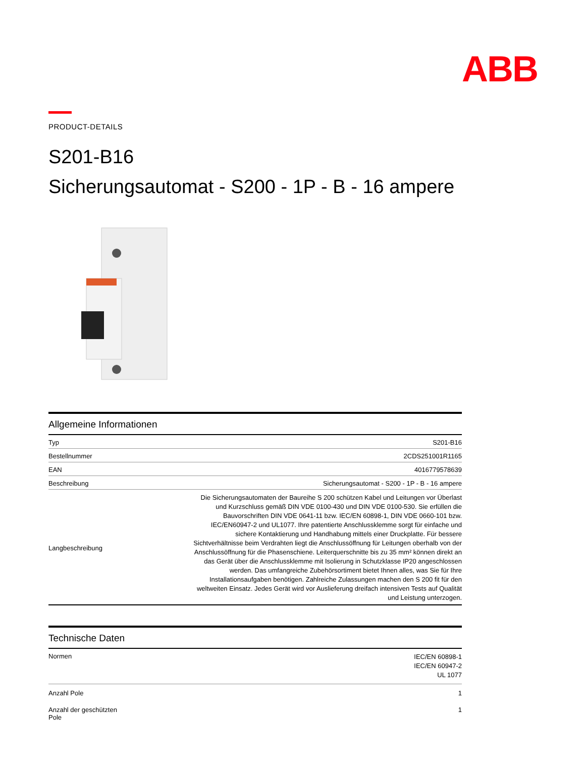ABB
PRODUCT-DETAILS
S201-B16
Sicherungsautomat - S200 - 1P - B - 16 ampere
Allgemeine Informationen
| Typ | S201-B16 |
| Bestellnummer | 2CDS251001R1165 |
| EAN | 4016779578639 |
| Beschreibung | Sicherungsautomat - S200 - 1P - B - 16 ampere |
| Langbeschreibung | Die Sicherungsautomaten der Baureihe S 200 schützen Kabel und Leitungen vor Überlast und Kurzschluss gemäß DIN VDE 0100-430 und DIN VDE 0100-530. Sie erfüllen die Bauvorschriften DIN VDE 0641-11 bzw. IEC/EN 60898-1, DIN VDE 0660-101 bzw. IEC/EN60947-2 und UL1077. Ihre patentierte Anschlussklemme sorgt für einfache und sichere Kontaktierung und Handhabung mittels einer Druckplatte. Für bessere Sichtverhältnisse beim Verdrahten liegt die Anschlussöffnung für Leitungen oberhalb von der Anschlussöffnung für die Phasenschiene. Leiterquerschnitte bis zu 35 mm² können direkt an das Gerät über die Anschlussklemme mit Isolierung in Schutzklasse IP20 angeschlossen werden. Das umfangreiche Zubehörsortiment bietet Ihnen alles, was Sie für Ihre Installationsaufgaben benötigen. Zahlreiche Zulassungen machen den S 200 fit für den weltweiten Einsatz. Jedes Gerät wird vor Auslieferung dreifach intensiven Tests auf Qualität und Leistung unterzogen. |
Technische Daten
| Normen | IEC/EN 60898-1 IEC/EN 60947-2 UL 1077 |
| Anzahl Pole | 1 |
| Anzahl der geschützten Pole | 1 |